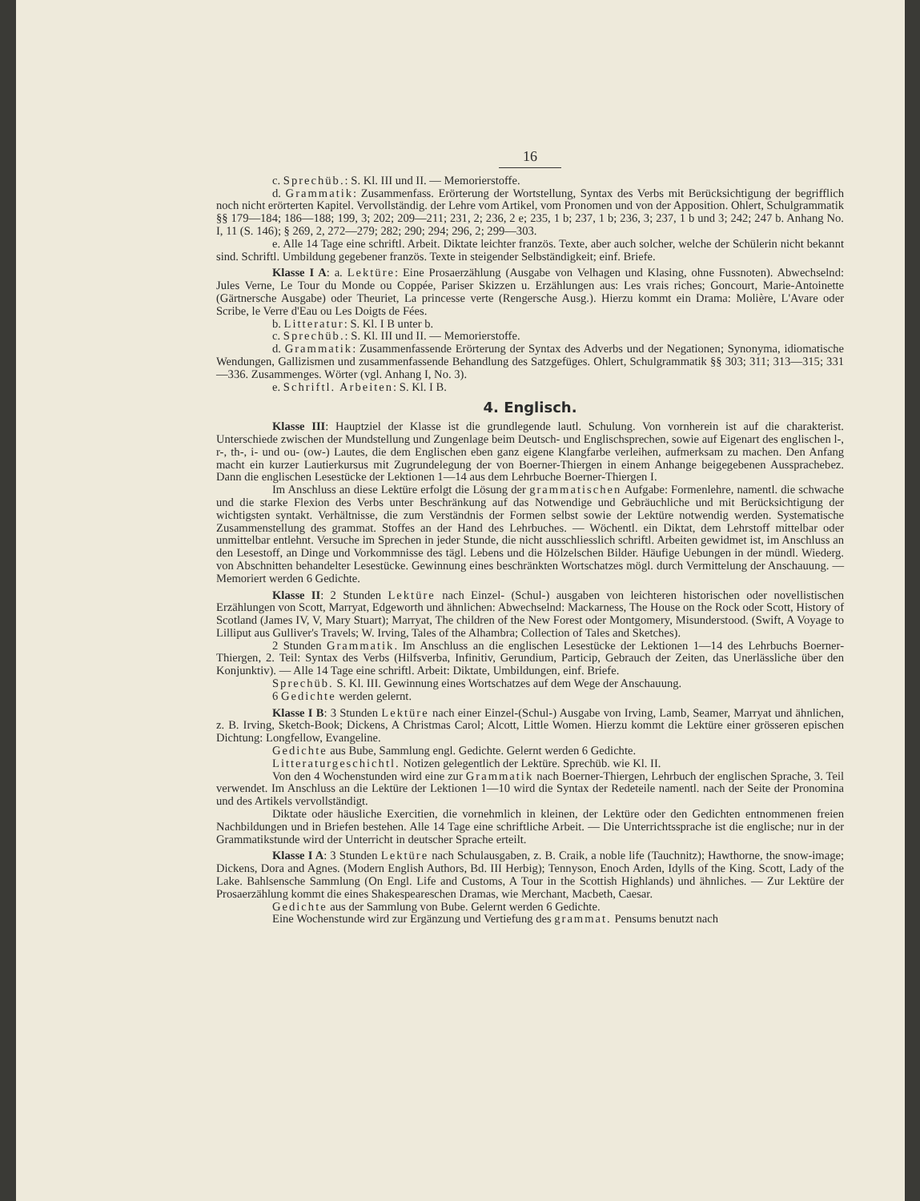16
c. Sprechüb.: S. Kl. III und II. — Memorierstoffe.
d. Grammatik: Zusammenfass. Erörterung der Wortstellung, Syntax des Verbs mit Berücksichtigung der begrifflich noch nicht erörterten Kapitel. Vervollständig. der Lehre vom Artikel, vom Pronomen und von der Apposition. Ohlert, Schulgrammatik §§ 179—184; 186—188; 199, 3; 202; 209—211; 231, 2; 236, 2 e; 235, 1 b; 237, 1 b; 236, 3; 237, 1 b und 3; 242; 247 b. Anhang No. I, 11 (S. 146); § 269, 2, 272—279; 282; 290; 294; 296, 2; 299—303.
e. Alle 14 Tage eine schriftl. Arbeit. Diktate leichter französ. Texte, aber auch solcher, welche der Schülerin nicht bekannt sind. Schriftl. Umbildung gegebener französ. Texte in steigender Selbständigkeit; einf. Briefe.
Klasse I A: a. Lektüre: Eine Prosaerzählung (Ausgabe von Velhagen und Klasing, ohne Fussnoten). Abwechselnd: Jules Verne, Le Tour du Monde ou Coppée, Pariser Skizzen u. Erzählungen aus: Les vrais riches; Goncourt, Marie-Antoinette (Gärtnersche Ausgabe) oder Theuriet, La princesse verte (Rengersche Ausg.). Hierzu kommt ein Drama: Molière, L'Avare oder Scribe, le Verre d'Eau ou Les Doigts de Fées.
b. Litteratur: S. Kl. I B unter b.
c. Sprechüb.: S. Kl. III und II. — Memorierstoffe.
d. Grammatik: Zusammenfassende Erörterung der Syntax des Adverbs und der Negationen; Synonyma, idiomatische Wendungen, Gallizismen und zusammenfassende Behandlung des Satzgefüges. Ohlert, Schulgrammatik §§ 303; 311; 313—315; 331—336. Zusammenges. Wörter (vgl. Anhang I, No. 3).
e. Schriftl. Arbeiten: S. Kl. I B.
4. Englisch.
Klasse III: Hauptziel der Klasse ist die grundlegende lautl. Schulung. Von vornherein ist auf die charakterist. Unterschiede zwischen der Mundstellung und Zungenlage beim Deutsch- und Englischsprechen, sowie auf Eigenart des englischen l-, r-, th-, i- und ou- (ow-) Lautes, die dem Englischen eben ganz eigene Klangfarbe verleihen, aufmerksam zu machen. Den Anfang macht ein kurzer Lautierkursus mit Zugrundelegung der von Boerner-Thiergen in einem Anhange beigegebenen Aussprachebez. Dann die englischen Lesestücke der Lektionen 1—14 aus dem Lehrbuche Boerner-Thiergen I.
Im Anschluss an diese Lektüre erfolgt die Lösung der grammatischen Aufgabe: Formenlehre, namentl. die schwache und die starke Flexion des Verbs unter Beschränkung auf das Notwendige und Gebräuchliche und mit Berücksichtigung der wichtigsten syntakt. Verhältnisse, die zum Verständnis der Formen selbst sowie der Lektüre notwendig werden. Systematische Zusammenstellung des grammat. Stoffes an der Hand des Lehrbuches. — Wöchentl. ein Diktat, dem Lehrstoff mittelbar oder unmittelbar entlehnt. Versuche im Sprechen in jeder Stunde, die nicht ausschliesslich schriftl. Arbeiten gewidmet ist, im Anschluss an den Lesestoff, an Dinge und Vorkommnisse des tägl. Lebens und die Hölzelschen Bilder. Häufige Uebungen in der mündl. Wiederg. von Abschnitten behandelter Lesestücke. Gewinnung eines beschränkten Wortschatzes mögl. durch Vermittelung der Anschauung. — Memoriert werden 6 Gedichte.
Klasse II: 2 Stunden Lektüre nach Einzel- (Schul-) ausgaben von leichteren historischen oder novellistischen Erzählungen von Scott, Marryat, Edgeworth und ähnlichen: Abwechselnd: Mackarness, The House on the Rock oder Scott, History of Scotland (James IV, V, Mary Stuart); Marryat, The children of the New Forest oder Montgomery, Misunderstood. (Swift, A Voyage to Lilliput aus Gulliver's Travels; W. Irving, Tales of the Alhambra; Collection of Tales and Sketches).
2 Stunden Grammatik. Im Anschluss an die englischen Lesestücke der Lektionen 1—14 des Lehrbuchs Boerner-Thiergen, 2. Teil: Syntax des Verbs (Hilfsverba, Infinitiv, Gerundium, Particip, Gebrauch der Zeiten, das Unerlässliche über den Konjunktiv). — Alle 14 Tage eine schriftl. Arbeit: Diktate, Umbildungen, einf. Briefe.
Sprechüb. S. Kl. III. Gewinnung eines Wortschatzes auf dem Wege der Anschauung.
6 Gedichte werden gelernt.
Klasse I B: 3 Stunden Lektüre nach einer Einzel-(Schul-) Ausgabe von Irving, Lamb, Seamer, Marryat und ähnlichen, z. B. Irving, Sketch-Book; Dickens, A Christmas Carol; Alcott, Little Women. Hierzu kommt die Lektüre einer grösseren epischen Dichtung: Longfellow, Evangeline.
Gedichte aus Bube, Sammlung engl. Gedichte. Gelernt werden 6 Gedichte.
Litteraturgeschichtl. Notizen gelegentlich der Lektüre. Sprechüb. wie Kl. II.
Von den 4 Wochenstunden wird eine zur Grammatik nach Boerner-Thiergen, Lehrbuch der englischen Sprache, 3. Teil verwendet. Im Anschluss an die Lektüre der Lektionen 1—10 wird die Syntax der Redeteile namentl. nach der Seite der Pronomina und des Artikels vervollständigt.
Diktate oder häusliche Exercitien, die vornehmlich in kleinen, der Lektüre oder den Gedichten entnommenen freien Nachbildungen und in Briefen bestehen. Alle 14 Tage eine schriftliche Arbeit. — Die Unterrichtssprache ist die englische; nur in der Grammatikstunde wird der Unterricht in deutscher Sprache erteilt.
Klasse I A: 3 Stunden Lektüre nach Schulausgaben, z. B. Craik, a noble life (Tauchnitz); Hawthorne, the snow-image; Dickens, Dora and Agnes. (Modern English Authors, Bd. III Herbig); Tennyson, Enoch Arden, Idylls of the King. Scott, Lady of the Lake. Bahlsensche Sammlung (On Engl. Life and Customs, A Tour in the Scottish Highlands) und ähnliches. — Zur Lektüre der Prosaerzählung kommt die eines Shakespeareschen Dramas, wie Merchant, Macbeth, Caesar.
Gedichte aus der Sammlung von Bube. Gelernt werden 6 Gedichte.
Eine Wochenstunde wird zur Ergänzung und Vertiefung des grammat. Pensums benutzt nach